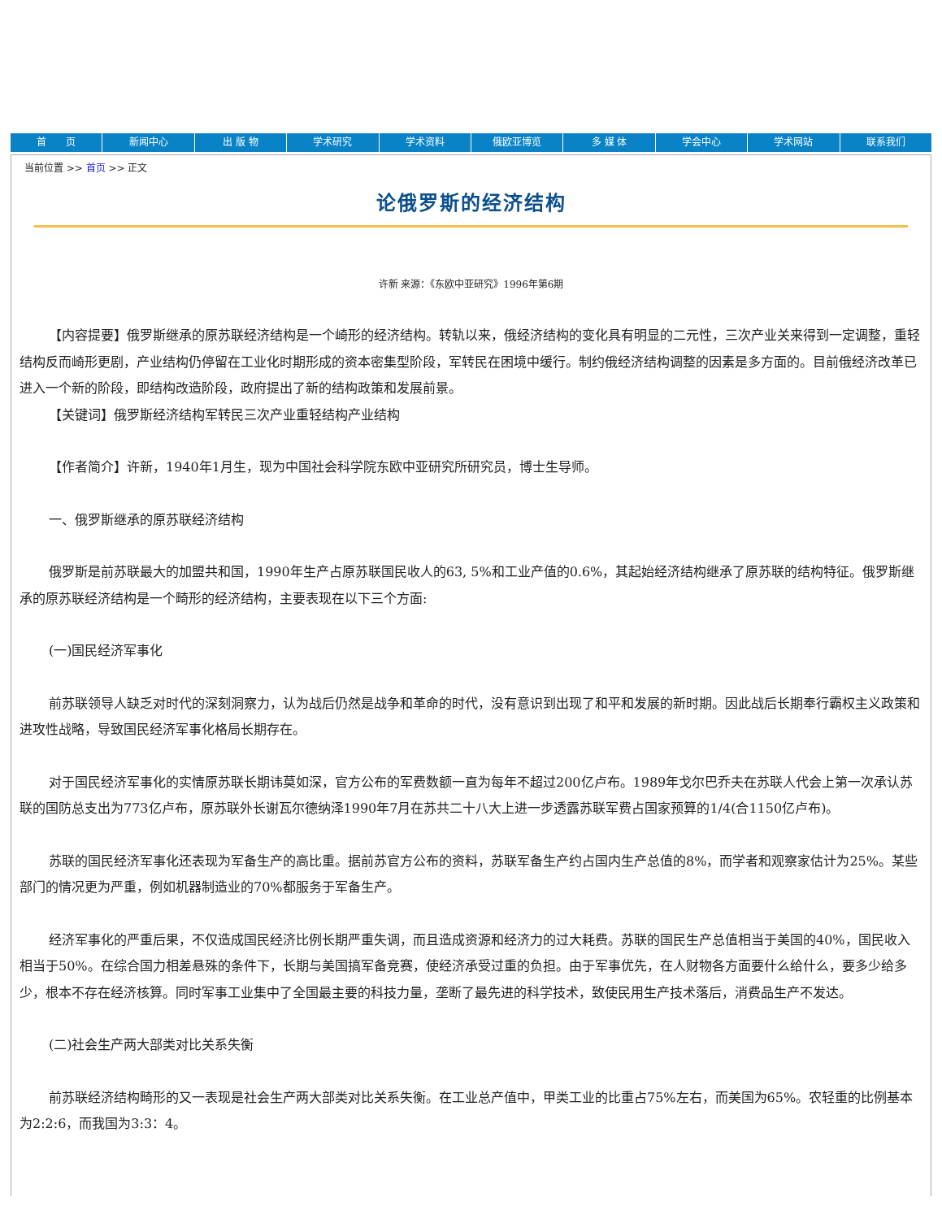首　　页 新闻中心 出 版 物 学术研究 学术资料 俄欧亚博览 多 媒 体 学会中心 学术网站 联系我们
当前位置 >> 首页 >> 正文
论俄罗斯的经济结构
许新 来源：《东欧中亚研究》1996年第6期
【内容提要】俄罗斯继承的原苏联经济结构是一个崎形的经济结构。转轨以来，俄经济结构的变化具有明显的二元性，三次产业关来得到一定调整，重轻结构反而崎形更剧，产业结构仍停留在工业化时期形成的资本密集型阶段，军转民在困境中缓行。制约俄经济结构调整的因素是多方面的。目前俄经济改革已进入一个新的阶段，即结构改造阶段，政府提出了新的结构政策和发展前景。
【关键词】俄罗斯经济结构军转民三次产业重轻结构产业结构
【作者简介】许新，1940年1月生，现为中国社会科学院东欧中亚研究所研究员，博士生导师。
一、俄罗斯继承的原苏联经济结构
俄罗斯是前苏联最大的加盟共和国，1990年生产占原苏联国民收人的63, 5%和工业产值的0.6%，其起始经济结构继承了原苏联的结构特征。俄罗斯继承的原苏联经济结构是一个畸形的经济结构，主要表现在以下三个方面:
(一)国民经济军事化
前苏联领导人缺乏对时代的深刻洞察力，认为战后仍然是战争和革命的时代，没有意识到出现了和平和发展的新时期。因此战后长期奉行霸权主义政策和进攻性战略，导致国民经济军事化格局长期存在。
对于国民经济军事化的实情原苏联长期讳莫如深，官方公布的军费数额一直为每年不超过200亿卢布。1989年戈尔巴乔夫在苏联人代会上第一次承认苏联的国防总支出为773亿卢布，原苏联外长谢瓦尔德纳泽1990年7月在苏共二十八大上进一步透露苏联军费占国家预算的1/4(合1150亿卢布)。
苏联的国民经济军事化还表现为军备生产的高比重。据前苏官方公布的资料，苏联军备生产约占国内生产总值的8%，而学者和观察家估计为25%。某些部门的情况更为严重，例如机器制造业的70%都服务于军备生产。
经济军事化的严重后果，不仅造成国民经济比例长期严重失调，而且造成资源和经济力的过大耗费。苏联的国民生产总值相当于美国的40%，国民收入相当于50%。在综合国力相差悬殊的条件下，长期与美国搞军备竞赛，使经济承受过重的负担。由于军事优先，在人财物各方面要什么给什么，要多少给多少，根本不存在经济核算。同时军事工业集中了全国最主要的科技力量，垄断了最先进的科学技术，致使民用生产技术落后，消费品生产不发达。
(二)社会生产两大部类对比关系失衡
前苏联经济结构畸形的又一表现是社会生产两大部类对比关系失衡。在工业总产值中，甲类工业的比重占75%左右，而美国为65%。农轻重的比例基本为2:2:6，而我国为3:3：4。